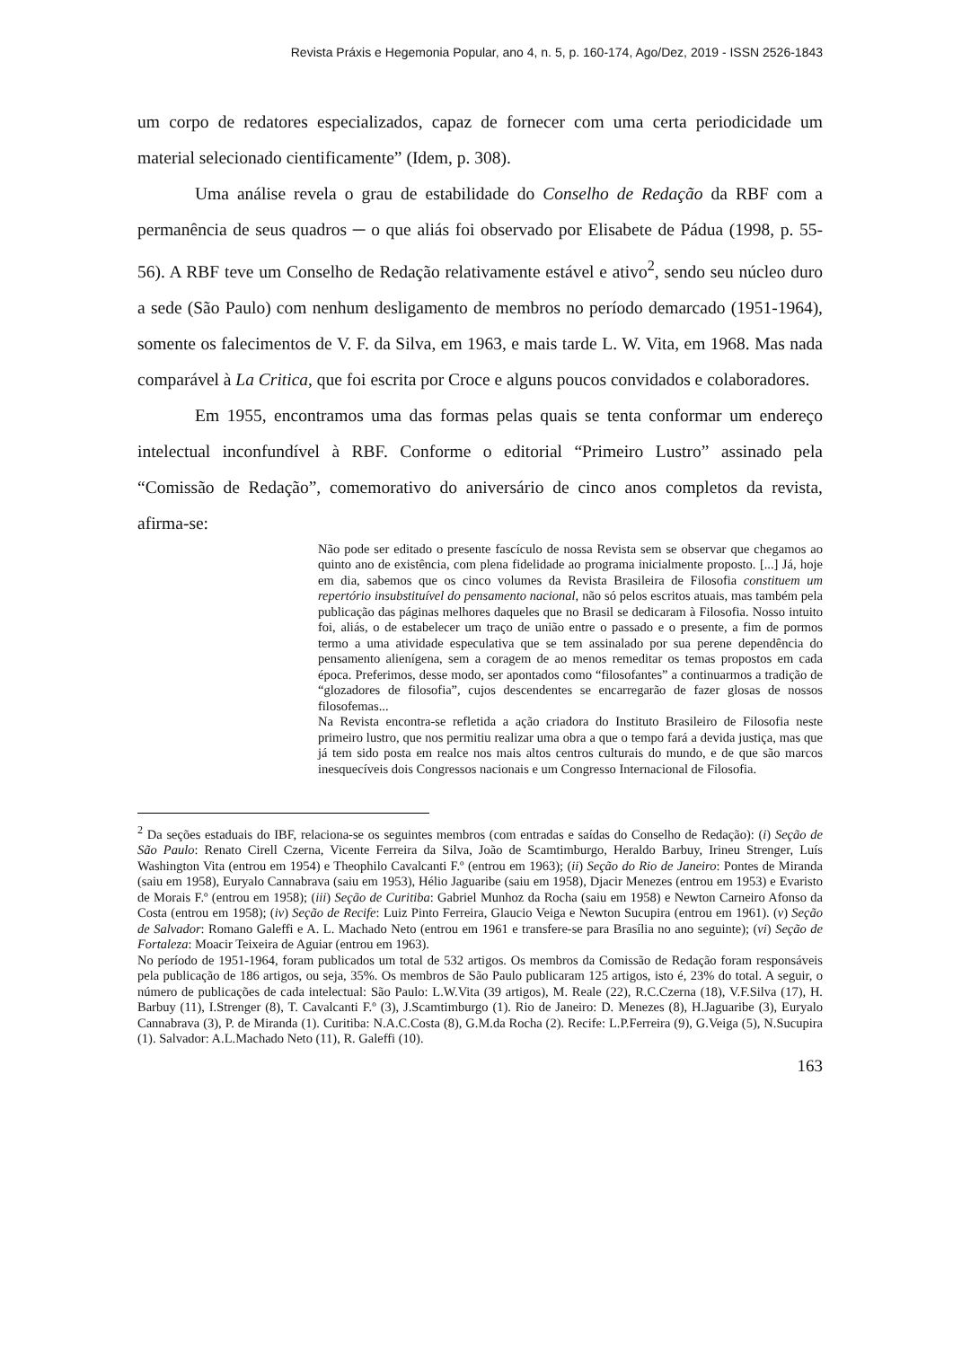Revista Práxis e Hegemonia Popular, ano 4, n. 5, p. 160-174, Ago/Dez, 2019 - ISSN 2526-1843
um corpo de redatores especializados, capaz de fornecer com uma certa periodicidade um material selecionado cientificamente” (Idem, p. 308).
Uma análise revela o grau de estabilidade do Conselho de Redação da RBF com a permanência de seus quadros ─ o que aliás foi observado por Elisabete de Pádua (1998, p. 55-56). A RBF teve um Conselho de Redação relativamente estável e ativo<sup>2</sup>, sendo seu núcleo duro a sede (São Paulo) com nenhum desligamento de membros no período demarcado (1951-1964), somente os falecimentos de V. F. da Silva, em 1963, e mais tarde L. W. Vita, em 1968. Mas nada comparável à La Critica, que foi escrita por Croce e alguns poucos convidados e colaboradores.
Em 1955, encontramos uma das formas pelas quais se tenta conformar um endereço intelectual inconfundível à RBF. Conforme o editorial “Primeiro Lustro” assinado pela “Comissão de Redação”, comemorativo do aniversário de cinco anos completos da revista, afirma-se:
Não pode ser editado o presente fascículo de nossa Revista sem se observar que chegamos ao quinto ano de existência, com plena fidelidade ao programa inicialmente proposto. [...] Já, hoje em dia, sabemos que os cinco volumes da Revista Brasileira de Filosofia constituem um repertório insubstituível do pensamento nacional, não só pelos escritos atuais, mas também pela publicação das páginas melhores daqueles que no Brasil se dedicaram à Filosofia. Nosso intuito foi, aliás, o de estabelecer um traço de união entre o passado e o presente, a fim de pormos termo a uma atividade especulativa que se tem assinalado por sua perene dependência do pensamento alienígena, sem a coragem de ao menos remeditar os temas propostos em cada época. Preferimos, desse modo, ser apontados como “filosofantes” a continuarmos a tradição de “glozadores de filosofia”, cujos descendentes se encarregarão de fazer glosas de nossos filosofemas...
Na Revista encontra-se refletida a ação criadora do Instituto Brasileiro de Filosofia neste primeiro lustro, que nos permitiu realizar uma obra a que o tempo fará a devida justiça, mas que já tem sido posta em realce nos mais altos centros culturais do mundo, e de que são marcos inesquecíveis dois Congressos nacionais e um Congresso Internacional de Filosofia.
<sup>2</sup> Da seções estaduais do IBF, relaciona-se os seguintes membros (com entradas e saídas do Conselho de Redação): (i) Seção de São Paulo: Renato Cirell Czerna, Vicente Ferreira da Silva, João de Scamtimburgo, Heraldo Barbuy, Irineu Strenger, Luís Washington Vita (entrou em 1954) e Theophilo Cavalcanti F.º (entrou em 1963); (ii) Seção do Rio de Janeiro: Pontes de Miranda (saiu em 1958), Euryalo Cannabrava (saiu em 1953), Hélio Jaguaribe (saiu em 1958), Djacir Menezes (entrou em 1953) e Evaristo de Morais F.º (entrou em 1958); (iii) Seção de Curitiba: Gabriel Munhoz da Rocha (saiu em 1958) e Newton Carneiro Afonso da Costa (entrou em 1958); (iv) Seção de Recife: Luiz Pinto Ferreira, Glaucio Veiga e Newton Sucupira (entrou em 1961). (v) Seção de Salvador: Romano Galeffi e A. L. Machado Neto (entrou em 1961 e transfere-se para Brasília no ano seguinte); (vi) Seção de Fortaleza: Moacir Teixeira de Aguiar (entrou em 1963).
No período de 1951-1964, foram publicados um total de 532 artigos. Os membros da Comissão de Redação foram responsáveis pela publicação de 186 artigos, ou seja, 35%. Os membros de São Paulo publicaram 125 artigos, isto é, 23% do total. A seguir, o número de publicações de cada intelectual: São Paulo: L.W.Vita (39 artigos), M. Reale (22), R.C.Czerna (18), V.F.Silva (17), H. Barbuy (11), I.Strenger (8), T. Cavalcanti F.º (3), J.Scamtimburgo (1). Rio de Janeiro: D. Menezes (8), H.Jaguaribe (3), Euryalo Cannabrava (3), P. de Miranda (1). Curitiba: N.A.C.Costa (8), G.M.da Rocha (2). Recife: L.P.Ferreira (9), G.Veiga (5), N.Sucupira (1). Salvador: A.L.Machado Neto (11), R. Galeffi (10).
163